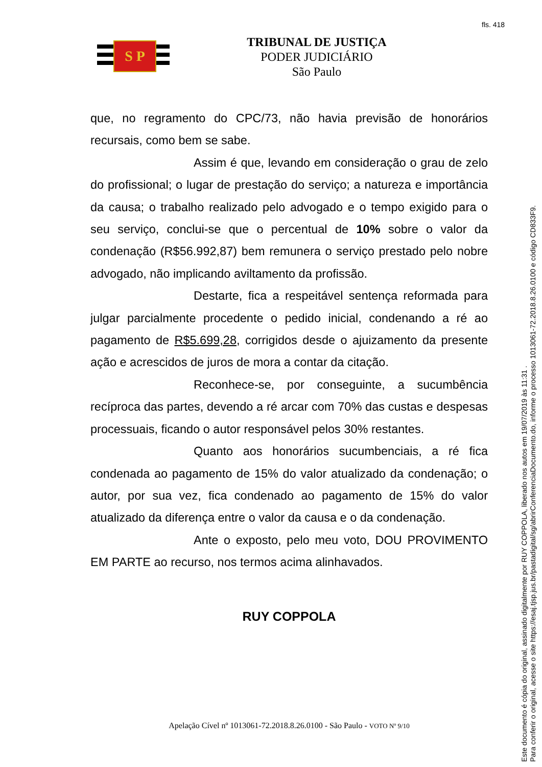fls. 418
S P
TRIBUNAL DE JUSTIÇA
PODER JUDICIÁRIO
São Paulo
que, no regramento do CPC/73, não havia previsão de honorários recursais, como bem se sabe.
Assim é que, levando em consideração o grau de zelo do profissional; o lugar de prestação do serviço; a natureza e importância da causa; o trabalho realizado pelo advogado e o tempo exigido para o seu serviço, conclui-se que o percentual de 10% sobre o valor da condenação (R$56.992,87) bem remunera o serviço prestado pelo nobre advogado, não implicando aviltamento da profissão.
Destarte, fica a respeitável sentença reformada para julgar parcialmente procedente o pedido inicial, condenando a ré ao pagamento de R$5.699,28, corrigidos desde o ajuizamento da presente ação e acrescidos de juros de mora a contar da citação.
Reconhece-se, por conseguinte, a sucumbência recíproca das partes, devendo a ré arcar com 70% das custas e despesas processuais, ficando o autor responsável pelos 30% restantes.
Quanto aos honorários sucumbenciais, a ré fica condenada ao pagamento de 15% do valor atualizado da condenação; o autor, por sua vez, fica condenado ao pagamento de 15% do valor atualizado da diferença entre o valor da causa e o da condenação.
Ante o exposto, pelo meu voto, DOU PROVIMENTO EM PARTE ao recurso, nos termos acima alinhavados.
RUY COPPOLA
Apelação Cível nº 1013061-72.2018.8.26.0100 - São Paulo - VOTO Nº 9/10
Este documento é cópia do original, assinado digitalmente por RUY COPPOLA, liberado nos autos em 19/07/2019 às 11:31 .
Para conferir o original, acesse o site https://esaj.tjsp.jus.br/pastadigital/sg/abrirConferenciaDocumento.do, informe o processo 1013061-72.2018.8.26.0100 e código CD833F9.